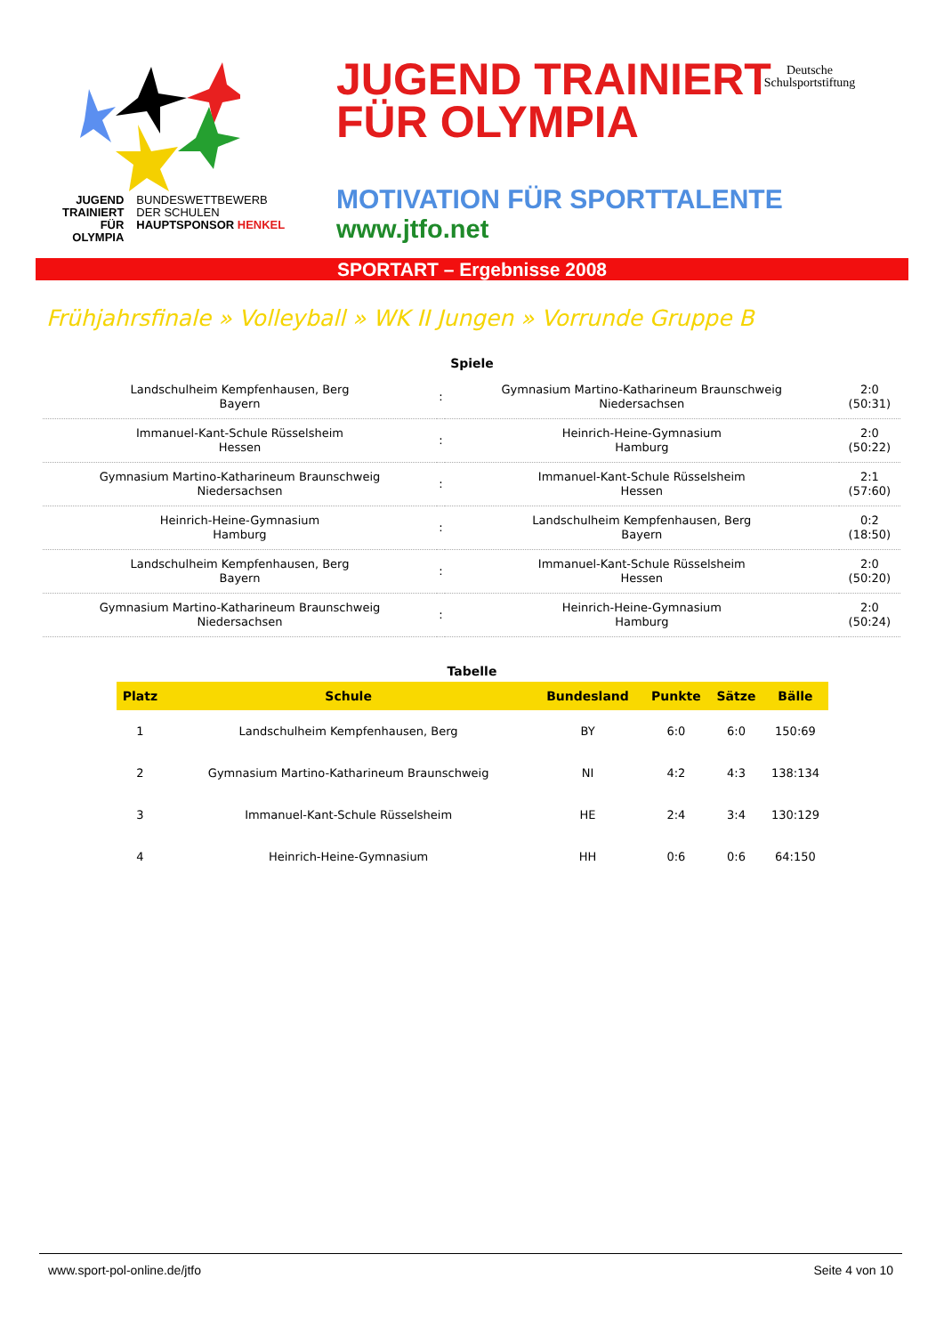JUGEND
TRAINIERT
FÜR
OLYMPIA
BUNDESWETTBEWERB
DER SCHULEN
HAUPTSPONSOR HENKEL
JUGEND TRAINIERT
FÜR OLYMPIA
MOTIVATION FÜR SPORTTALENTE
www.jtfo.net
Deutsche
Schulsportstiftung
SPORTART – Ergebnisse 2008
Frühjahrsfinale » Volleyball » WK II Jungen » Vorrunde Gruppe B
Spiele
| Landschulheim Kempfenhausen, Berg Bayern | : | Gymnasium Martino-Katharineum Braunschweig Niedersachsen | 2:0 (50:31) |
| Immanuel-Kant-Schule Rüsselsheim Hessen | : | Heinrich-Heine-Gymnasium Hamburg | 2:0 (50:22) |
| Gymnasium Martino-Katharineum Braunschweig Niedersachsen | : | Immanuel-Kant-Schule Rüsselsheim Hessen | 2:1 (57:60) |
| Heinrich-Heine-Gymnasium Hamburg | : | Landschulheim Kempfenhausen, Berg Bayern | 0:2 (18:50) |
| Landschulheim Kempfenhausen, Berg Bayern | : | Immanuel-Kant-Schule Rüsselsheim Hessen | 2:0 (50:20) |
| Gymnasium Martino-Katharineum Braunschweig Niedersachsen | : | Heinrich-Heine-Gymnasium Hamburg | 2:0 (50:24) |
Tabelle
| Platz | Schule | Bundesland | Punkte | Sätze | Bälle |
| --- | --- | --- | --- | --- | --- |
| 1 | Landschulheim Kempfenhausen, Berg | BY | 6:0 | 6:0 | 150:69 |
| 2 | Gymnasium Martino-Katharineum Braunschweig | NI | 4:2 | 4:3 | 138:134 |
| 3 | Immanuel-Kant-Schule Rüsselsheim | HE | 2:4 | 3:4 | 130:129 |
| 4 | Heinrich-Heine-Gymnasium | HH | 0:6 | 0:6 | 64:150 |
www.sport-pol-online.de/jtfo Seite 4 von 10